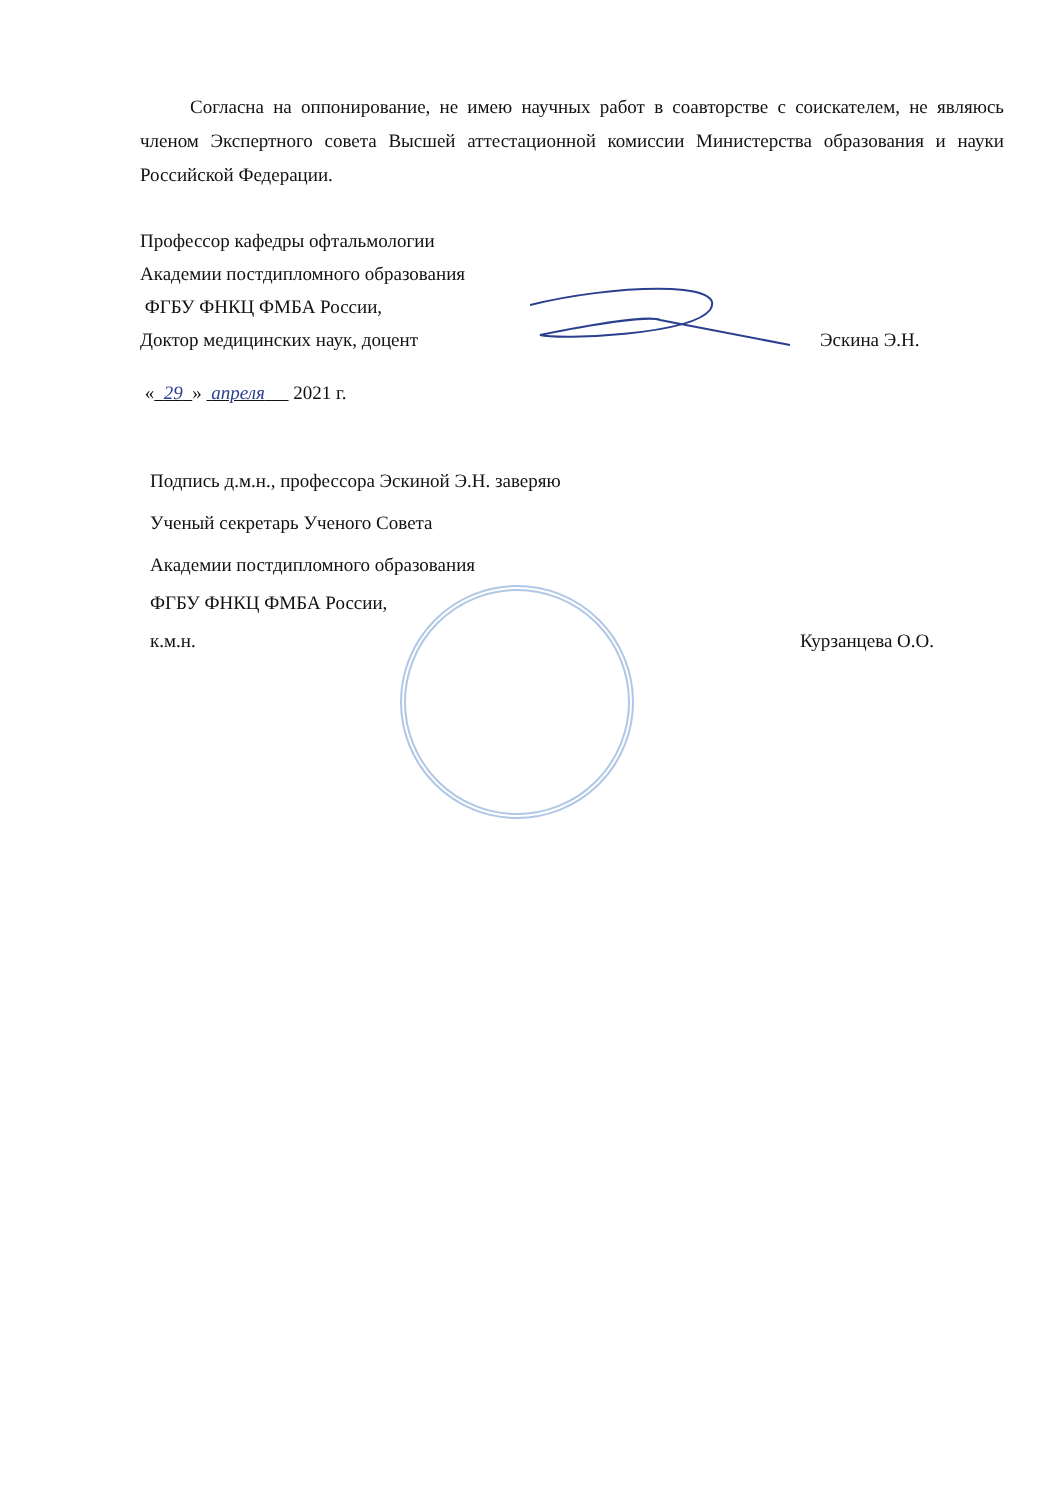Согласна на оппонирование, не имею научных работ в соавторстве с соискателем, не являюсь членом Экспертного совета Высшей аттестационной комиссии Министерства образования и науки Российской Федерации.
Профессор кафедры офтальмологии
Академии постдипломного образования
ФГБУ ФНКЦ ФМБА России,
Доктор медицинских наук, доцент Эскина Э.Н.
« 29 » апреля 2021 г.
Подпись д.м.н., профессора Эскиной Э.Н. заверяю
Ученый секретарь Ученого Совета
Академии постдипломного образования
ФГБУ ФНКЦ ФМБА России,
к.м.н. Курзанцева О.О.